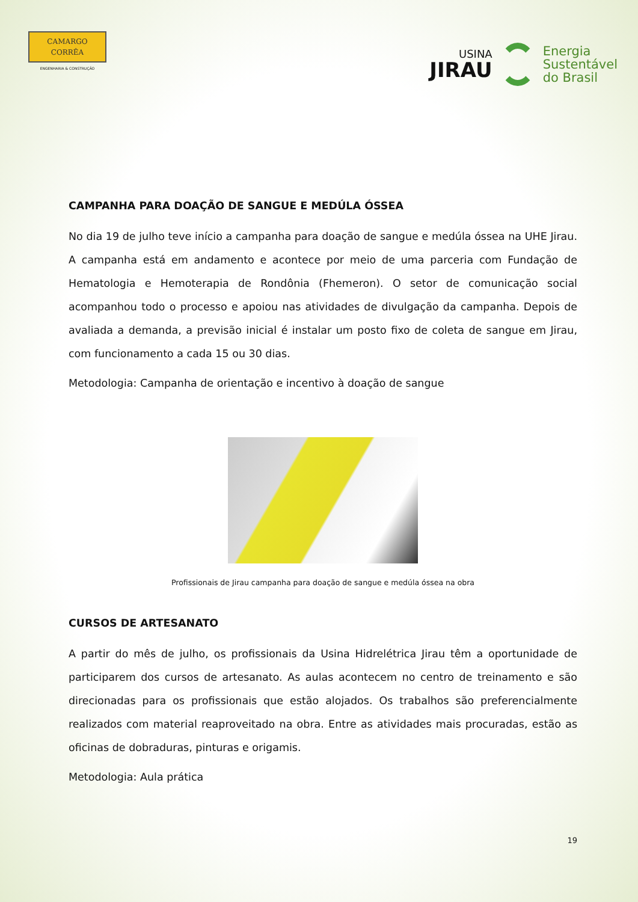CAMARGO
CORRÊA
ENGENHARIA & CONSTRUÇÃO
USINA
JIRAU
Energia
Sustentável
do Brasil
CAMPANHA PARA DOAÇÃO DE SANGUE E MEDÚLA ÓSSEA
No dia 19 de julho teve início a campanha para doação de sangue e medúla óssea na UHE Jirau. A campanha está em andamento e acontece por meio de uma parceria com Fundação de Hematologia e Hemoterapia de Rondônia (Fhemeron). O setor de comunicação social acompanhou todo o processo e apoiou nas atividades de divulgação da campanha. Depois de avaliada a demanda, a previsão inicial é instalar um posto fixo de coleta de sangue em Jirau, com funcionamento a cada 15 ou 30 dias.
Metodologia: Campanha de orientação e incentivo à doação de sangue
Profissionais de Jirau campanha para doação de sangue e medúla óssea na obra
CURSOS DE ARTESANATO
A partir do mês de julho, os profissionais da Usina Hidrelétrica Jirau têm a oportunidade de participarem dos cursos de artesanato. As aulas acontecem no centro de treinamento e são direcionadas para os profissionais que estão alojados. Os trabalhos são preferencialmente realizados com material reaproveitado na obra. Entre as atividades mais procuradas, estão as oficinas de dobraduras, pinturas e origamis.
Metodologia: Aula prática
19